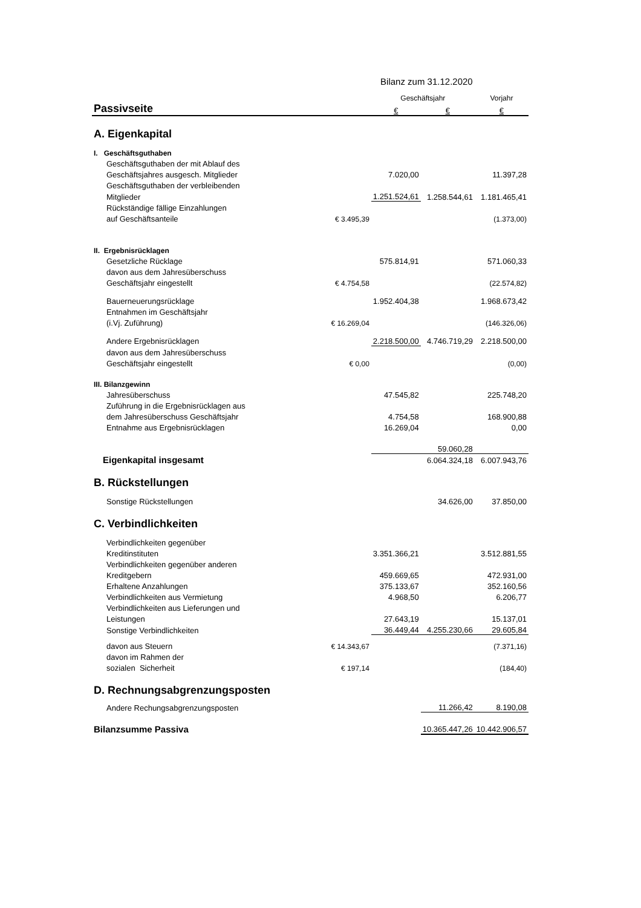| | | Bilanz zum 31.12.2020 | | |
| | | Geschäftsjahr | | Vorjahr |
| Passivseite | | € | € | € |
| A. Eigenkapital | | | | |
| I. Geschäftsguthaben | | | | |
| Geschäftsguthaben der mit Ablauf des | | | | |
| Geschäftsjahres ausgesch. Mitglieder | | 7.020,00 | | 11.397,28 |
| Geschäftsguthaben der verbleibenden | | | | |
| Mitglieder | | 1.251.524,61 | 1.258.544,61 | 1.181.465,41 |
| Rückständige fällige Einzahlungen | | | | |
| auf Geschäftsanteile | € 3.495,39 | | | (1.373,00) |
| II. Ergebnisrücklagen | | | | |
| Gesetzliche Rücklage | | 575.814,91 | | 571.060,33 |
| davon aus dem Jahresüberschuss | | | | |
| Geschäftsjahr eingestellt | € 4.754,58 | | | (22.574,82) |
| Bauerneuerungsrücklage | | 1.952.404,38 | | 1.968.673,42 |
| Entnahmen im Geschäftsjahr | | | | |
| (i.Vj. Zuführung) | € 16.269,04 | | | (146.326,06) |
| Andere Ergebnisrücklagen | | 2.218.500,00 | 4.746.719,29 | 2.218.500,00 |
| davon aus dem Jahresüberschuss | | | | |
| Geschäftsjahr eingestellt | € 0,00 | | | (0,00) |
| III. Bilanzgewinn | | | | |
| Jahresüberschuss | | 47.545,82 | | 225.748,20 |
| Zuführung in die Ergebnisrücklagen aus | | | | |
| dem Jahresüberschuss Geschäftsjahr | | 4.754,58 | | 168.900,88 |
| Entnahme aus Ergebnisrücklagen | | 16.269,04 | | 0,00 |
| | | | 59.060,28 | |
| Eigenkapital insgesamt | | | 6.064.324,18 | 6.007.943,76 |
| B. Rückstellungen | | | | |
| Sonstige Rückstellungen | | | 34.626,00 | 37.850,00 |
| C. Verbindlichkeiten | | | | |
| Verbindlichkeiten gegenüber | | | | |
| Kreditinstituten | | 3.351.366,21 | | 3.512.881,55 |
| Verbindlichkeiten gegenüber anderen | | | | |
| Kreditgebern | | 459.669,65 | | 472.931,00 |
| Erhaltene Anzahlungen | | 375.133,67 | | 352.160,56 |
| Verbindlichkeiten aus Vermietung | | 4.968,50 | | 6.206,77 |
| Verbindlichkeiten aus Lieferungen und | | | | |
| Leistungen | | 27.643,19 | | 15.137,01 |
| Sonstige Verbindlichkeiten | | 36.449,44 | 4.255.230,66 | 29.605,84 |
| davon aus Steuern | € 14.343,67 | | | (7.371,16) |
| davon im Rahmen der | | | | |
| sozialen Sicherheit | € 197,14 | | | (184,40) |
| D. Rechnungsabgrenzungsposten | | | | |
| Andere Rechungsabgrenzungsposten | | | 11.266,42 | 8.190,08 |
| Bilanzsumme Passiva | | | 10.365.447,26 | 10.442.906,57 |